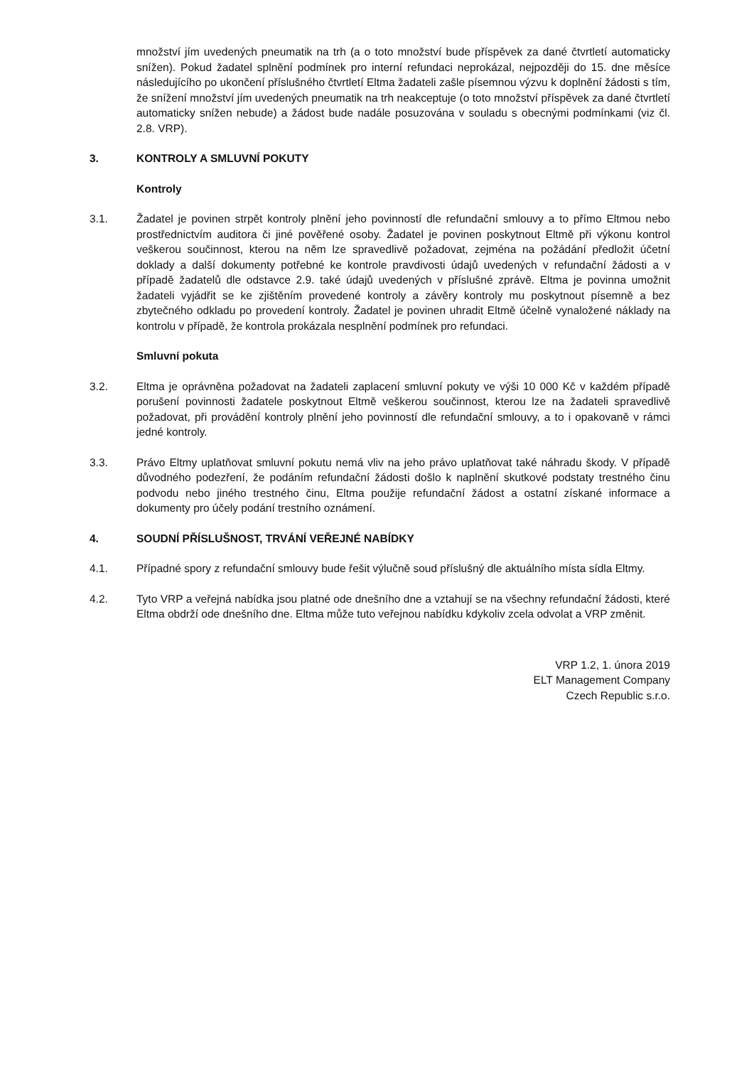množství jím uvedených pneumatik na trh (a o toto množství bude příspěvek za dané čtvrtletí automaticky snížen). Pokud žadatel splnění podmínek pro interní refundaci neprokázal, nejpozději do 15. dne měsíce následujícího po ukončení příslušného čtvrtletí Eltma žadateli zašle písemnou výzvu k doplnění žádosti s tím, že snížení množství jím uvedených pneumatik na trh neakceptuje (o toto množství příspěvek za dané čtvrtletí automaticky snížen nebude) a žádost bude nadále posuzována v souladu s obecnými podmínkami (viz čl. 2.8. VRP).
3. KONTROLY A SMLUVNÍ POKUTY
Kontroly
3.1. Žadatel je povinen strpět kontroly plnění jeho povinností dle refundační smlouvy a to přímo Eltmou nebo prostřednictvím auditora či jiné pověřené osoby. Žadatel je povinen poskytnout Eltmě při výkonu kontrol veškerou součinnost, kterou na něm lze spravedlivě požadovat, zejména na požádání předložit účetní doklady a další dokumenty potřebné ke kontrole pravdivosti údajů uvedených v refundační žádosti a v případě žadatelů dle odstavce 2.9. také údajů uvedených v příslušné zprávě. Eltma je povinna umožnit žadateli vyjádřit se ke zjištěním provedené kontroly a závěry kontroly mu poskytnout písemně a bez zbytečného odkladu po provedení kontroly. Žadatel je povinen uhradit Eltmě účelně vynaložené náklady na kontrolu v případě, že kontrola prokázala nesplnění podmínek pro refundaci.
Smluvní pokuta
3.2. Eltma je oprávněna požadovat na žadateli zaplacení smluvní pokuty ve výši 10 000 Kč v každém případě porušení povinnosti žadatele poskytnout Eltmě veškerou součinnost, kterou lze na žadateli spravedlivě požadovat, při provádění kontroly plnění jeho povinností dle refundační smlouvy, a to i opakovaně v rámci jedné kontroly.
3.3. Právo Eltmy uplatňovat smluvní pokutu nemá vliv na jeho právo uplatňovat také náhradu škody. V případě důvodného podezření, že podáním refundační žádosti došlo k naplnění skutkové podstaty trestného činu podvodu nebo jiného trestného činu, Eltma použije refundační žádost a ostatní získané informace a dokumenty pro účely podání trestního oznámení.
4. SOUDNÍ PŘÍSLUŠNOST, TRVÁNÍ VEŘEJNÉ NABÍDKY
4.1. Případné spory z refundační smlouvy bude řešit výlučně soud příslušný dle aktuálního místa sídla Eltmy.
4.2. Tyto VRP a veřejná nabídka jsou platné ode dnešního dne a vztahují se na všechny refundační žádosti, které Eltma obdrží ode dnešního dne. Eltma může tuto veřejnou nabídku kdykoliv zcela odvolat a VRP změnit.
VRP 1.2, 1. února 2019
ELT Management Company
Czech Republic s.r.o.